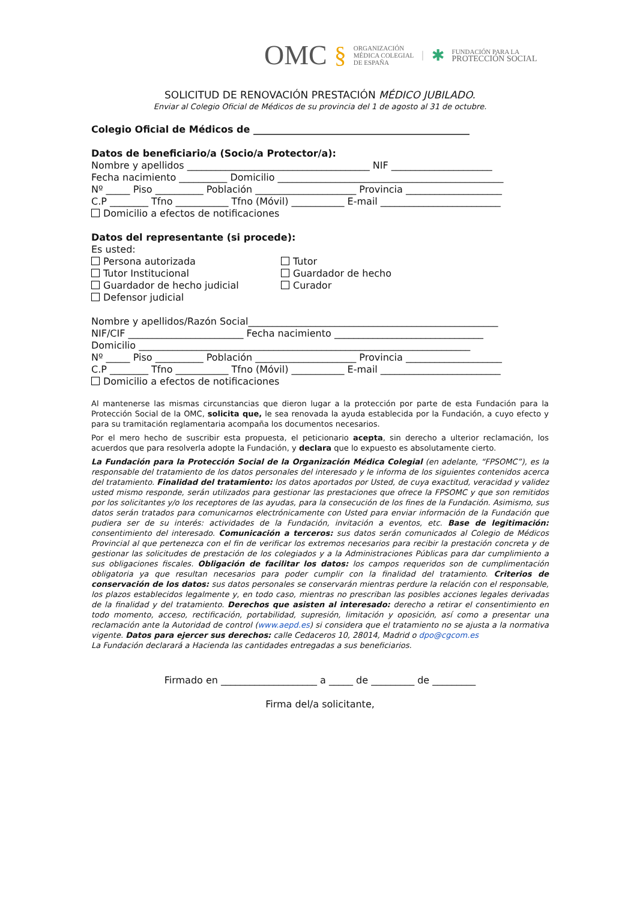OMC § ORGANIZACIÓN
MÉDICA COLEGIAL
DE ESPAÑA | ✱ FUNDACIÓN PARA LA
PROTECCIÓN SOCIAL
SOLICITUD DE RENOVACIÓN PRESTACIÓN MÉDICO JUBILADO.
Enviar al Colegio Oficial de Médicos de su provincia del 1 de agosto al 31 de octubre.
Colegio Oficial de Médicos de _____________________________________________
Datos de beneficiario/a (Socio/a Protector/a):
Nombre y apellidos ______________________________________ NIF _____________________
Fecha nacimiento __________ Domicilio _______________________________________________
Nº _____ Piso __________ Población _____________________ Provincia ____________________
C.P ________ Tfno ___________ Tfno (Móvil) ___________ E-mail _________________________
Domicilio a efectos de notificaciones
Datos del representante (si procede):
Es usted:
Persona autorizada Tutor
Tutor Institucional Guardador de hecho
Guardador de hecho judicial Curador
Defensor judicial
Nombre y apellidos/Razón Social____________________________________________________
NIF/CIF ________________________ Fecha nacimiento _______________________________
Domicilio _____________________________________________________________________
Nº _____ Piso __________ Población _____________________ Provincia ____________________
C.P ________ Tfno ___________ Tfno (Móvil) ___________ E-mail _________________________
Domicilio a efectos de notificaciones
Al mantenerse las mismas circunstancias que dieron lugar a la protección por parte de esta Fundación para la Protección Social de la OMC, solicita que, le sea renovada la ayuda establecida por la Fundación, a cuyo efecto y para su tramitación reglamentaria acompaña los documentos necesarios.
Por el mero hecho de suscribir esta propuesta, el peticionario acepta, sin derecho a ulterior reclamación, los acuerdos que para resolverla adopte la Fundación, y declara que lo expuesto es absolutamente cierto.
La Fundación para la Protección Social de la Organización Médica Colegial (en adelante, “FPSOMC”), es la responsable del tratamiento de los datos personales del interesado y le informa de los siguientes contenidos acerca del tratamiento. Finalidad del tratamiento: los datos aportados por Usted, de cuya exactitud, veracidad y validez usted mismo responde, serán utilizados para gestionar las prestaciones que ofrece la FPSOMC y que son remitidos por los solicitantes y/o los receptores de las ayudas, para la consecución de los fines de la Fundación. Asimismo, sus datos serán tratados para comunicarnos electrónicamente con Usted para enviar información de la Fundación que pudiera ser de su interés: actividades de la Fundación, invitación a eventos, etc. Base de legitimación: consentimiento del interesado. Comunicación a terceros: sus datos serán comunicados al Colegio de Médicos Provincial al que pertenezca con el fin de verificar los extremos necesarios para recibir la prestación concreta y de gestionar las solicitudes de prestación de los colegiados y a la Administraciones Públicas para dar cumplimiento a sus obligaciones fiscales. Obligación de facilitar los datos: los campos requeridos son de cumplimentación obligatoria ya que resultan necesarios para poder cumplir con la finalidad del tratamiento. Criterios de conservación de los datos: sus datos personales se conservarán mientras perdure la relación con el responsable, los plazos establecidos legalmente y, en todo caso, mientras no prescriban las posibles acciones legales derivadas de la finalidad y del tratamiento. Derechos que asisten al interesado: derecho a retirar el consentimiento en todo momento, acceso, rectificación, portabilidad, supresión, limitación y oposición, así como a presentar una reclamación ante la Autoridad de control (www.aepd.es) si considera que el tratamiento no se ajusta a la normativa vigente. Datos para ejercer sus derechos: calle Cedaceros 10, 28014, Madrid o dpo@cgcom.es
La Fundación declarará a Hacienda las cantidades entregadas a sus beneficiarios.
Firmado en ____________________ a _____ de _________ de _________
Firma del/a solicitante,